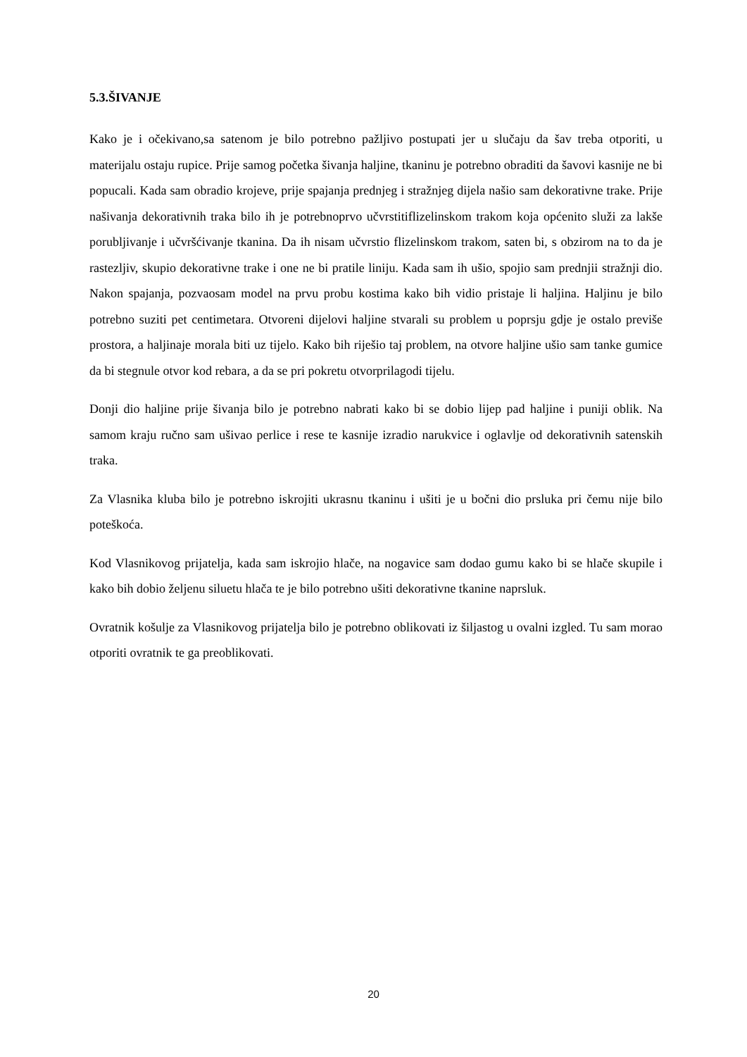5.3.ŠIVANJE
Kako je i očekivano,sa satenom je bilo potrebno pažljivo postupati jer u slučaju da šav treba otporiti, u materijalu ostaju rupice. Prije samog početka šivanja haljine, tkaninu je potrebno obraditi da šavovi kasnije ne bi popucali. Kada sam obradio krojeve, prije spajanja prednjeg i stražnjeg dijela našio sam dekorativne trake. Prije našivanja dekorativnih traka bilo ih je potrebnoprvo učvrstitiflizelinskom trakom koja općenito služi za lakše porubljivanje i učvršćivanje tkanina. Da ih nisam učvrstio flizelinskom trakom, saten bi, s obzirom na to da je rastezljiv, skupio dekorativne trake i one ne bi pratile liniju. Kada sam ih ušio, spojio sam prednjii stražnji dio. Nakon spajanja, pozvaosam model na prvu probu kostima kako bih vidio pristaje li haljina. Haljinu je bilo potrebno suziti pet centimetara. Otvoreni dijelovi haljine stvarali su problem u poprsju gdje je ostalo previše prostora, a haljinaje morala biti uz tijelo. Kako bih riješio taj problem, na otvore haljine ušio sam tanke gumice da bi stegnule otvor kod rebara, a da se pri pokretu otvorprilagodi tijelu.
Donji dio haljine prije šivanja bilo je potrebno nabrati kako bi se dobio lijep pad haljine i puniji oblik. Na samom kraju ručno sam ušivao perlice i rese te kasnije izradio narukvice i oglavlje od dekorativnih satenskih traka.
Za Vlasnika kluba bilo je potrebno iskrojiti ukrasnu tkaninu i ušiti je u bočni dio prsluka pri čemu nije bilo poteškoća.
Kod Vlasnikovog prijatelja, kada sam iskrojio hlače, na nogavice sam dodao gumu kako bi se hlače skupile i kako bih dobio željenu siluetu hlača te je bilo potrebno ušiti dekorativne tkanine naprsluk.
Ovratnik košulje za Vlasnikovog prijatelja bilo je potrebno oblikovati iz šiljastog u ovalni izgled. Tu sam morao otporiti ovratnik te ga preoblikovati.
20